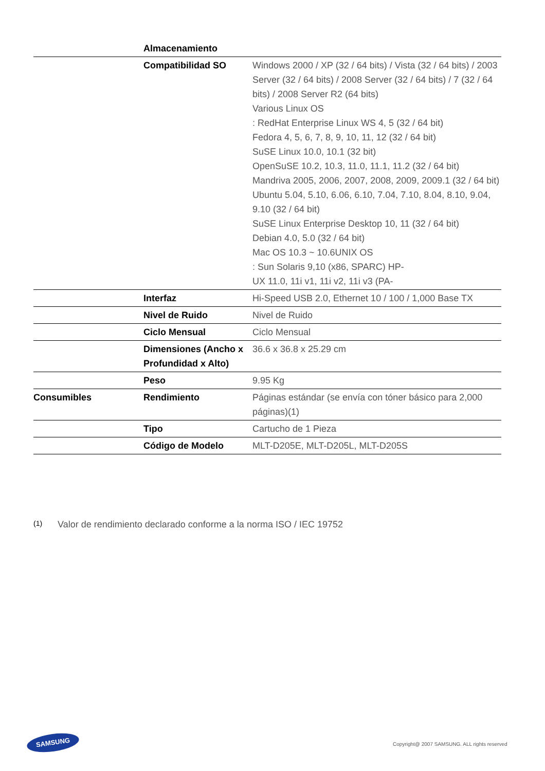| | Almacenamiento | |
| | Compatibilidad SO | Windows 2000 / XP (32 / 64 bits) / Vista (32 / 64 bits) / 2003 Server (32 / 64 bits) / 2008 Server (32 / 64 bits) / 7 (32 / 64 bits) / 2008 Server R2 (64 bits) Various Linux OS : RedHat Enterprise Linux WS 4, 5 (32 / 64 bit) Fedora 4, 5, 6, 7, 8, 9, 10, 11, 12 (32 / 64 bit) SuSE Linux 10.0, 10.1 (32 bit) OpenSuSE 10.2, 10.3, 11.0, 11.1, 11.2 (32 / 64 bit) Mandriva 2005, 2006, 2007, 2008, 2009, 2009.1 (32 / 64 bit) Ubuntu 5.04, 5.10, 6.06, 6.10, 7.04, 7.10, 8.04, 8.10, 9.04, 9.10 (32 / 64 bit) SuSE Linux Enterprise Desktop 10, 11 (32 / 64 bit) Debian 4.0, 5.0 (32 / 64 bit) Mac OS 10.3 ~ 10.6UNIX OS : Sun Solaris 9,10 (x86, SPARC) HP- UX 11.0, 11i v1, 11i v2, 11i v3 (PA- |
| | Interfaz | Hi-Speed USB 2.0, Ethernet 10 / 100 / 1,000 Base TX |
| | Nivel de Ruido | Nivel de Ruido |
| | Ciclo Mensual | Ciclo Mensual |
| | Dimensiones (Ancho x Profundidad x Alto) | 36.6 x 36.8 x 25.29 cm |
| | Peso | 9.95 Kg |
| Consumibles | Rendimiento | Páginas estándar (se envía con tóner básico para 2,000 páginas)(1) |
| | Tipo | Cartucho de 1 Pieza |
| | Código de Modelo | MLT-D205E, MLT-D205L, MLT-D205S |
<sup>(1)</sup> Valor de rendimiento declarado conforme a la norma ISO / IEC 19752
SAMSUNG
Copyright@ 2007 SAMSUNG. ALL rights reserved